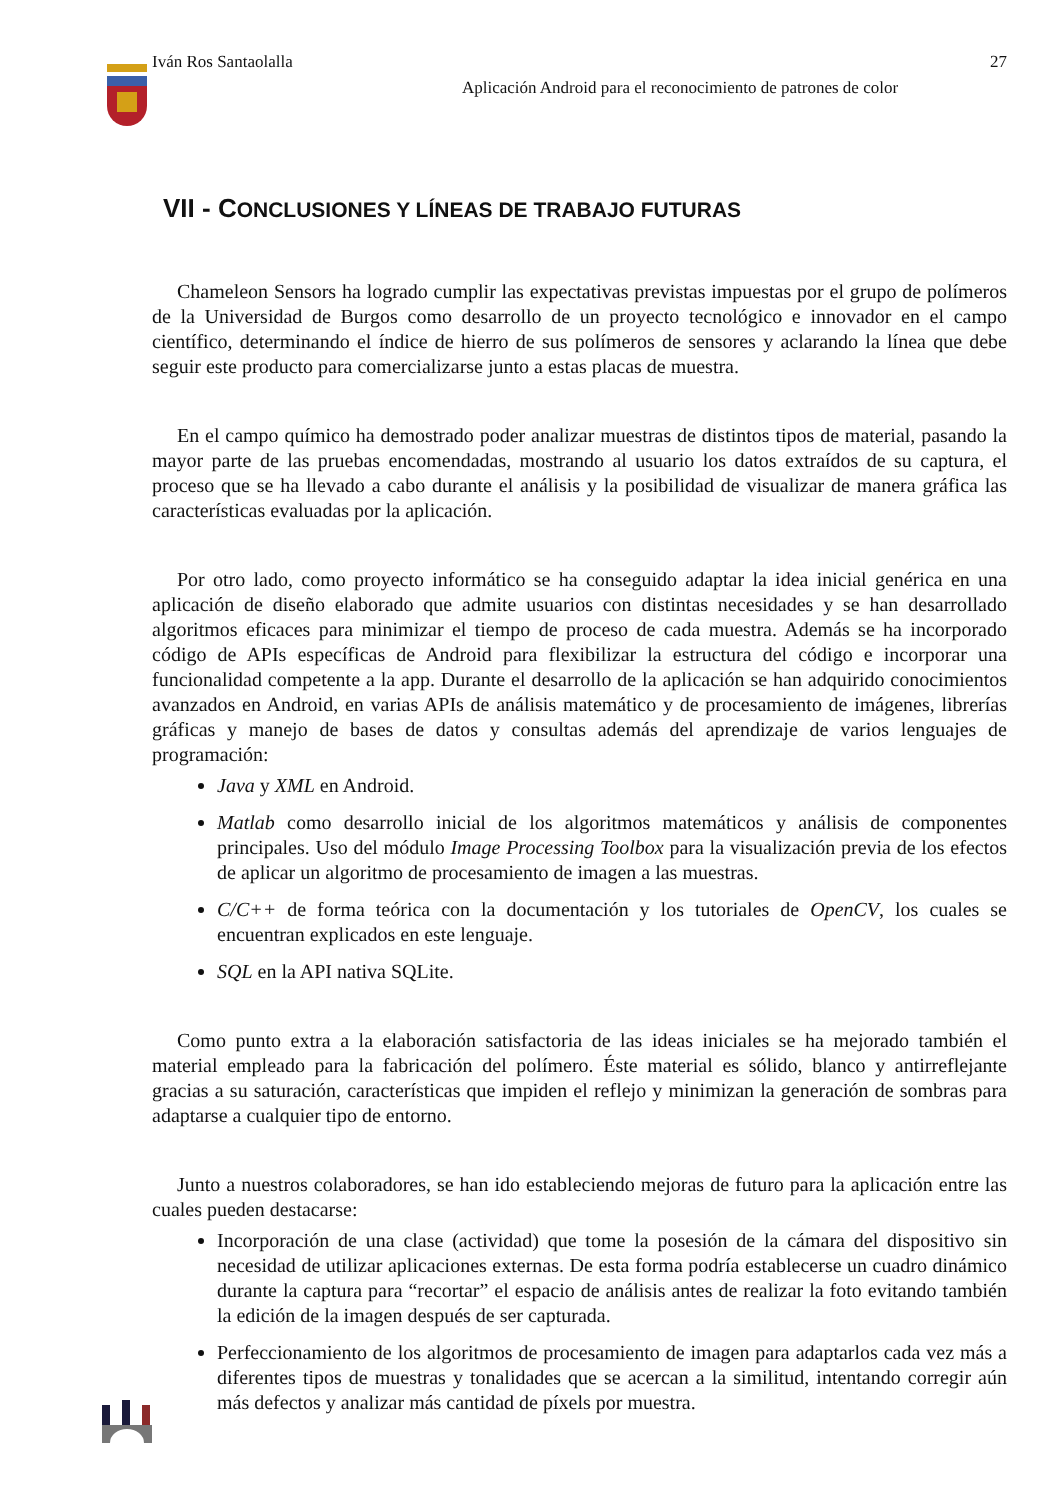Iván Ros Santaolalla 27
Aplicación Android para el reconocimiento de patrones de color
VII - CONCLUSIONES Y LÍNEAS DE TRABAJO FUTURAS
Chameleon Sensors ha logrado cumplir las expectativas previstas impuestas por el grupo de polímeros de la Universidad de Burgos como desarrollo de un proyecto tecnológico e innovador en el campo científico, determinando el índice de hierro de sus polímeros de sensores y aclarando la línea que debe seguir este producto para comercializarse junto a estas placas de muestra.
En el campo químico ha demostrado poder analizar muestras de distintos tipos de material, pasando la mayor parte de las pruebas encomendadas, mostrando al usuario los datos extraídos de su captura, el proceso que se ha llevado a cabo durante el análisis y la posibilidad de visualizar de manera gráfica las características evaluadas por la aplicación.
Por otro lado, como proyecto informático se ha conseguido adaptar la idea inicial genérica en una aplicación de diseño elaborado que admite usuarios con distintas necesidades y se han desarrollado algoritmos eficaces para minimizar el tiempo de proceso de cada muestra. Además se ha incorporado código de APIs específicas de Android para flexibilizar la estructura del código e incorporar una funcionalidad competente a la app. Durante el desarrollo de la aplicación se han adquirido conocimientos avanzados en Android, en varias APIs de análisis matemático y de procesamiento de imágenes, librerías gráficas y manejo de bases de datos y consultas además del aprendizaje de varios lenguajes de programación:
Java y XML en Android.
Matlab como desarrollo inicial de los algoritmos matemáticos y análisis de componentes principales. Uso del módulo Image Processing Toolbox para la visualización previa de los efectos de aplicar un algoritmo de procesamiento de imagen a las muestras.
C/C++ de forma teórica con la documentación y los tutoriales de OpenCV, los cuales se encuentran explicados en este lenguaje.
SQL en la API nativa SQLite.
Como punto extra a la elaboración satisfactoria de las ideas iniciales se ha mejorado también el material empleado para la fabricación del polímero. Éste material es sólido, blanco y antirreflejante gracias a su saturación, características que impiden el reflejo y minimizan la generación de sombras para adaptarse a cualquier tipo de entorno.
Junto a nuestros colaboradores, se han ido estableciendo mejoras de futuro para la aplicación entre las cuales pueden destacarse:
Incorporación de una clase (actividad) que tome la posesión de la cámara del dispositivo sin necesidad de utilizar aplicaciones externas. De esta forma podría establecerse un cuadro dinámico durante la captura para “recortar” el espacio de análisis antes de realizar la foto evitando también la edición de la imagen después de ser capturada.
Perfeccionamiento de los algoritmos de procesamiento de imagen para adaptarlos cada vez más a diferentes tipos de muestras y tonalidades que se acercan a la similitud, intentando corregir aún más defectos y analizar más cantidad de píxels por muestra.